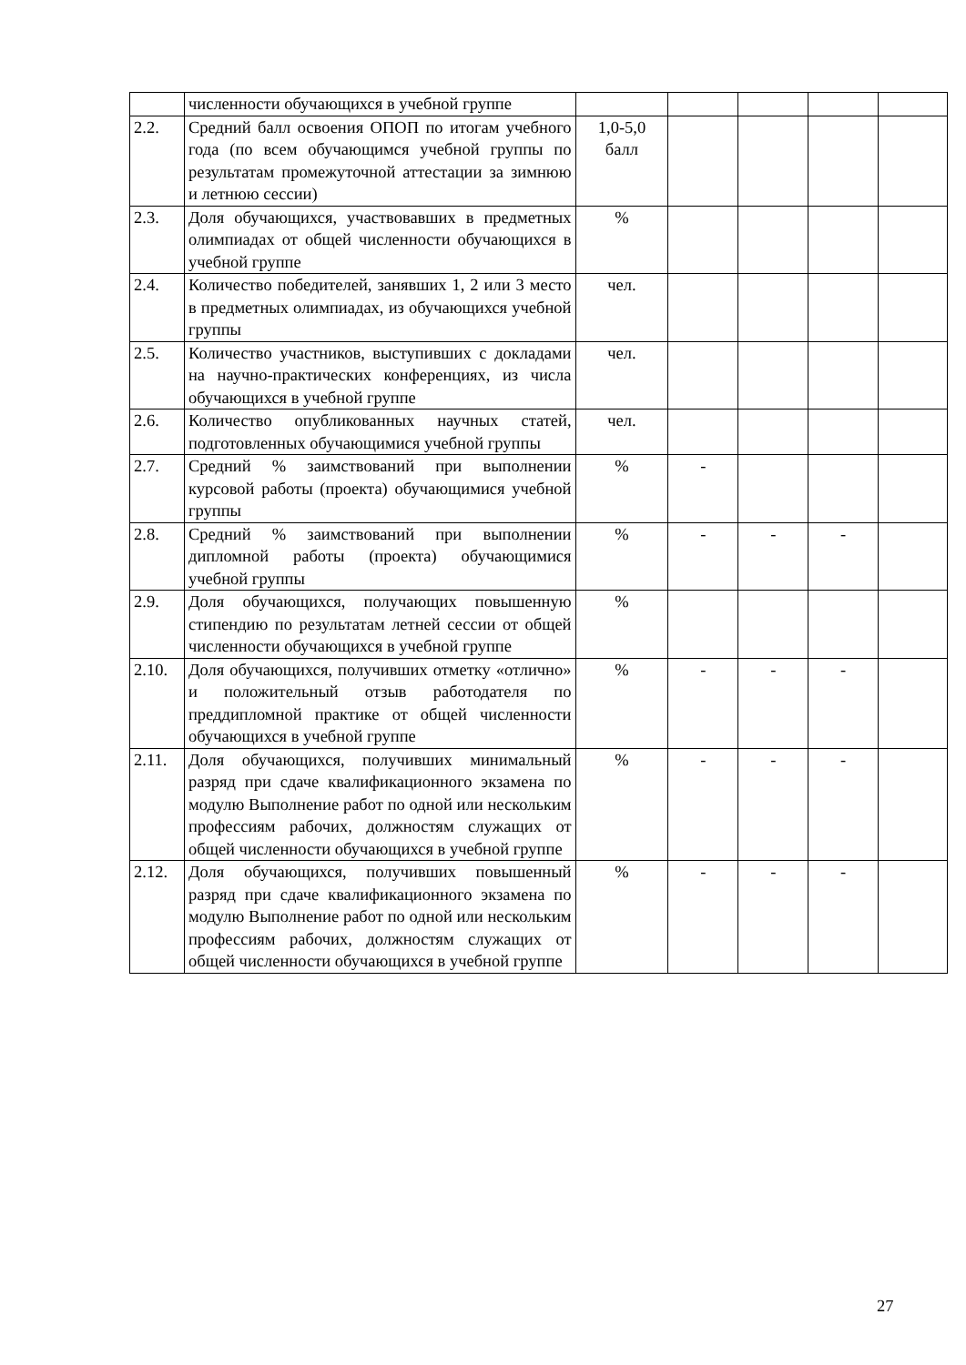| | численности обучающихся в учебной группе | | | | | |
| 2.2. | Средний балл освоения ОПОП по итогам учебного года (по всем обучающимся учебной группы по результатам промежуточной аттестации за зимнюю и летнюю сессии) | 1,0-5,0 балл | | | | |
| 2.3. | Доля обучающихся, участвовавших в предметных олимпиадах от общей численности обучающихся в учебной группе | % | | | | |
| 2.4. | Количество победителей, занявших 1, 2 или 3 место в предметных олимпиадах, из обучающихся учебной группы | чел. | | | | |
| 2.5. | Количество участников, выступивших с докладами на научно-практических конференциях, из числа обучающихся в учебной группе | чел. | | | | |
| 2.6. | Количество опубликованных научных статей, подготовленных обучающимися учебной группы | чел. | | | | |
| 2.7. | Средний % заимствований при выполнении курсовой работы (проекта) обучающимися учебной группы | % | - | | | |
| 2.8. | Средний % заимствований при выполнении дипломной работы (проекта) обучающимися учебной группы | % | - | - | - | |
| 2.9. | Доля обучающихся, получающих повышенную стипендию по результатам летней сессии от общей численности обучающихся в учебной группе | % | | | | |
| 2.10. | Доля обучающихся, получивших отметку «отлично» и положительный отзыв работодателя по преддипломной практике от общей численности обучающихся в учебной группе | % | - | - | - | |
| 2.11. | Доля обучающихся, получивших минимальный разряд при сдаче квалификационного экзамена по модулю Выполнение работ по одной или нескольким профессиям рабочих, должностям служащих от общей численности обучающихся в учебной группе | % | - | - | - | |
| 2.12. | Доля обучающихся, получивших повышенный разряд при сдаче квалификационного экзамена по модулю Выполнение работ по одной или нескольким профессиям рабочих, должностям служащих от общей численности обучающихся в учебной группе | % | - | - | - | |
27